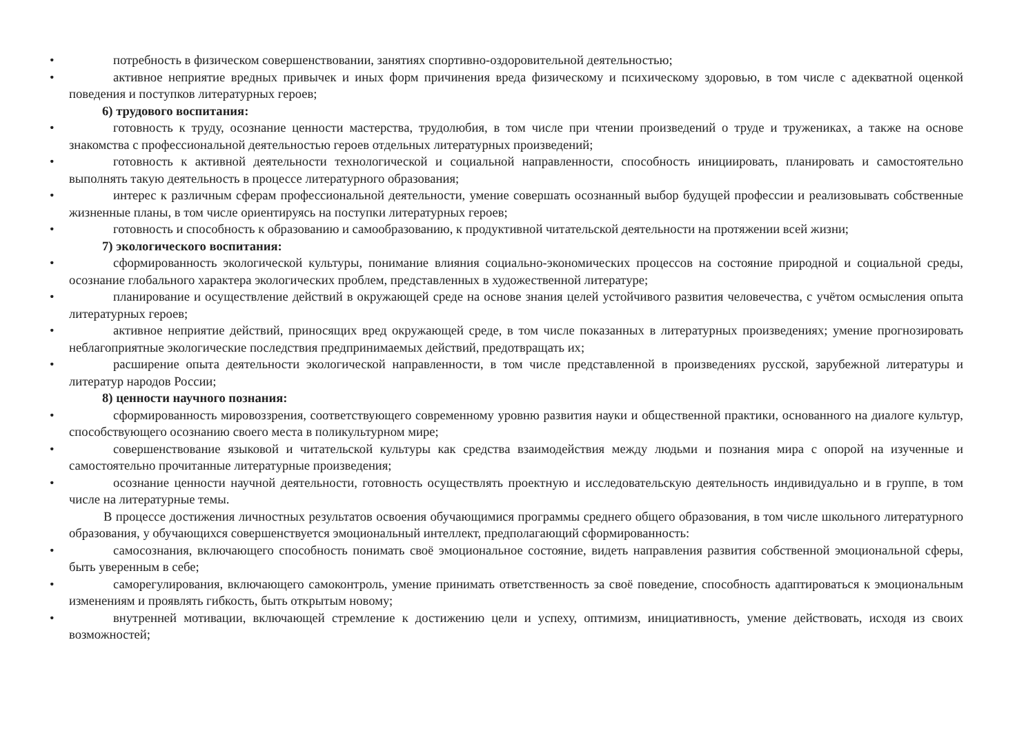• потребность в физическом совершенствовании, занятиях спортивно-оздоровительной деятельностью;
• активное неприятие вредных привычек и иных форм причинения вреда физическому и психическому здоровью, в том числе с адекватной оценкой поведения и поступков литературных героев;
6) трудового воспитания:
• готовность к труду, осознание ценности мастерства, трудолюбия, в том числе при чтении произведений о труде и тружениках, а также на основе знакомства с профессиональной деятельностью героев отдельных литературных произведений;
• готовность к активной деятельности технологической и социальной направленности, способность инициировать, планировать и самостоятельно выполнять такую деятельность в процессе литературного образования;
• интерес к различным сферам профессиональной деятельности, умение совершать осознанный выбор будущей профессии и реализовывать собственные жизненные планы, в том числе ориентируясь на поступки литературных героев;
• готовность и способность к образованию и самообразованию, к продуктивной читательской деятельности на протяжении всей жизни;
7) экологического воспитания:
• сформированность экологической культуры, понимание влияния социально-экономических процессов на состояние природной и социальной среды, осознание глобального характера экологических проблем, представленных в художественной литературе;
• планирование и осуществление действий в окружающей среде на основе знания целей устойчивого развития человечества, с учётом осмысления опыта литературных героев;
• активное неприятие действий, приносящих вред окружающей среде, в том числе показанных в литературных произведениях; умение прогнозировать неблагоприятные экологические последствия предпринимаемых действий, предотвращать их;
• расширение опыта деятельности экологической направленности, в том числе представленной в произведениях русской, зарубежной литературы и литератур народов России;
8) ценности научного познания:
• сформированность мировоззрения, соответствующего современному уровню развития науки и общественной практики, основанного на диалоге культур, способствующего осознанию своего места в поликультурном мире;
• совершенствование языковой и читательской культуры как средства взаимодействия между людьми и познания мира с опорой на изученные и самостоятельно прочитанные литературные произведения;
• осознание ценности научной деятельности, готовность осуществлять проектную и исследовательскую деятельность индивидуально и в группе, в том числе на литературные темы.
В процессе достижения личностных результатов освоения обучающимися программы среднего общего образования, в том числе школьного литературного образования, у обучающихся совершенствуется эмоциональный интеллект, предполагающий сформированность:
• самосознания, включающего способность понимать своё эмоциональное состояние, видеть направления развития собственной эмоциональной сферы, быть уверенным в себе;
• саморегулирования, включающего самоконтроль, умение принимать ответственность за своё поведение, способность адаптироваться к эмоциональным изменениям и проявлять гибкость, быть открытым новому;
• внутренней мотивации, включающей стремление к достижению цели и успеху, оптимизм, инициативность, умение действовать, исходя из своих возможностей;